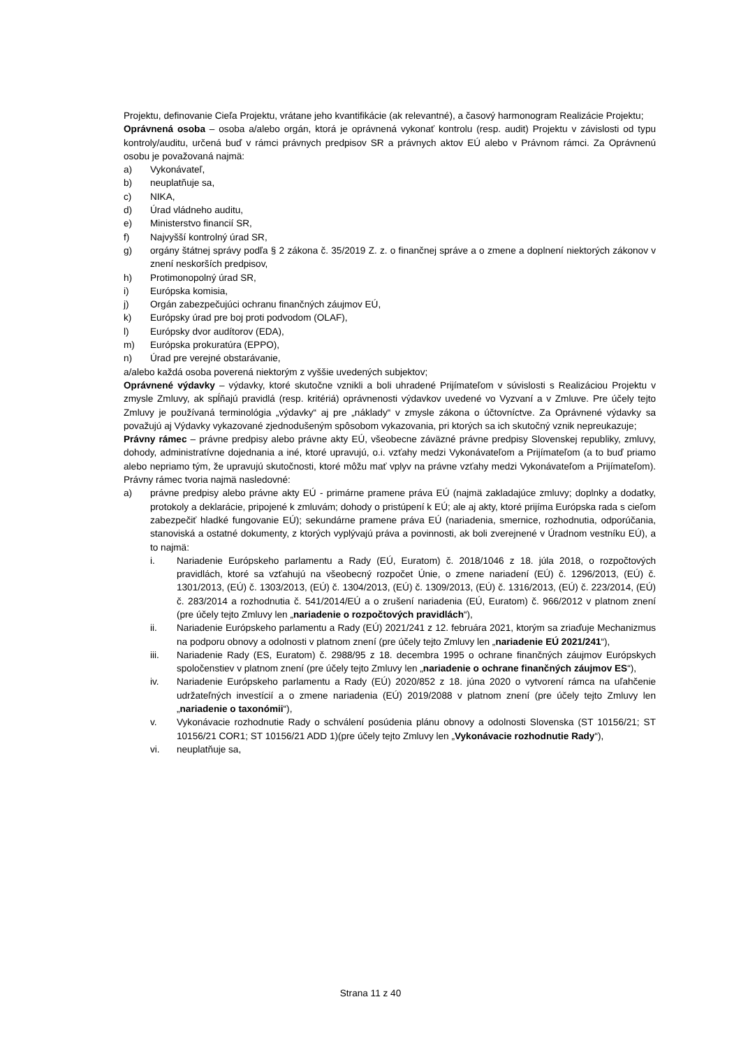Projektu, definovanie Cieľa Projektu, vrátane jeho kvantifikácie (ak relevantné), a časový harmonogram Realizácie Projektu;
Oprávnená osoba – osoba a/alebo orgán, ktorá je oprávnená vykonať kontrolu (resp. audit) Projektu v závislosti od typu kontroly/auditu, určená buď v rámci právnych predpisov SR a právnych aktov EÚ alebo v Právnom rámci. Za Oprávnenú osobu je považovaná najmä:
a) Vykonávateľ,
b) neuplatňuje sa,
c) NIKA,
d) Úrad vládneho auditu,
e) Ministerstvo financií SR,
f) Najvyšší kontrolný úrad SR,
g) orgány štátnej správy podľa § 2 zákona č. 35/2019 Z. z. o finančnej správe a o zmene a doplnení niektorých zákonov v znení neskorších predpisov,
h) Protimonopolný úrad SR,
i) Európska komisia,
j) Orgán zabezpečujúci ochranu finančných záujmov EÚ,
k) Európsky úrad pre boj proti podvodom (OLAF),
l) Európsky dvor audítorov (EDA),
m) Európska prokuratúra (EPPO),
n) Úrad pre verejné obstarávanie,
a/alebo každá osoba poverená niektorým z vyššie uvedených subjektov;
Oprávnené výdavky – výdavky, ktoré skutočne vznikli a boli uhradené Prijímateľom v súvislosti s Realizáciou Projektu v zmysle Zmluvy, ak spĺňajú pravidlá (resp. kritériá) oprávnenosti výdavkov uvedené vo Vyzvaní a v Zmluve. Pre účely tejto Zmluvy je používaná terminológia „výdavky“ aj pre „náklady“ v zmysle zákona o účtovníctve. Za Oprávnené výdavky sa považujú aj Výdavky vykazované zjednodušeným spôsobom vykazovania, pri ktorých sa ich skutočný vznik nepreukazuje;
Právny rámec – právne predpisy alebo právne akty EÚ, všeobecne záväzné právne predpisy Slovenskej republiky, zmluvy, dohody, administratívne dojednania a iné, ktoré upravujú, o.i. vzťahy medzi Vykonávateľom a Prijímateľom (a to buď priamo alebo nepriamo tým, že upravujú skutočnosti, ktoré môžu mať vplyv na právne vzťahy medzi Vykonávateľom a Prijímateľom). Právny rámec tvoria najmä nasledovné:
a) právne predpisy alebo právne akty EÚ - primárne pramene práva EÚ (najmä zakladajúce zmluvy; doplnky a dodatky, protokoly a deklarácie, pripojené k zmluvám; dohody o pristúpení k EÚ; ale aj akty, ktoré prijíma Európska rada s cieľom zabezpečiť hladké fungovanie EÚ); sekundárne pramene práva EÚ (nariadenia, smernice, rozhodnutia, odporúčania, stanoviská a ostatné dokumenty, z ktorých vyplývajú práva a povinnosti, ak boli zverejnené v Úradnom vestníku EÚ), a to najmä:
i. Nariadenie Európskeho parlamentu a Rady (EÚ, Euratom) č. 2018/1046 z 18. júla 2018, o rozpočtových pravidlách, ktoré sa vzťahujú na všeobecný rozpočet Únie, o zmene nariadení (EÚ) č. 1296/2013, (EÚ) č. 1301/2013, (EÚ) č. 1303/2013, (EÚ) č. 1304/2013, (EÚ) č. 1309/2013, (EÚ) č. 1316/2013, (EÚ) č. 223/2014, (EÚ) č. 283/2014 a rozhodnutia č. 541/2014/EÚ a o zrušení nariadenia (EÚ, Euratom) č. 966/2012 v platnom znení (pre účely tejto Zmluvy len „nariadenie o rozpočtových pravidlách“),
ii. Nariadenie Európskeho parlamentu a Rady (EÚ) 2021/241 z 12. februára 2021, ktorým sa zriaďuje Mechanizmus na podporu obnovy a odolnosti v platnom znení (pre účely tejto Zmluvy len „nariadenie EÚ 2021/241“),
iii. Nariadenie Rady (ES, Euratom) č. 2988/95 z 18. decembra 1995 o ochrane finančných záujmov Európskych spoločenstiev v platnom znení (pre účely tejto Zmluvy len „nariadenie o ochrane finančných záujmov ES“),
iv. Nariadenie Európskeho parlamentu a Rady (EÚ) 2020/852 z 18. júna 2020 o vytvorení rámca na uľahčenie udržateľných investícií a o zmene nariadenia (EÚ) 2019/2088 v platnom znení (pre účely tejto Zmluvy len „nariadenie o taxonómii“),
v. Vykonávacie rozhodnutie Rady o schválení posúdenia plánu obnovy a odolnosti Slovenska (ST 10156/21; ST 10156/21 COR1; ST 10156/21 ADD 1)(pre účely tejto Zmluvy len „Vykonávacie rozhodnutie Rady“),
vi. neuplatňuje sa,
Strana 11 z 40